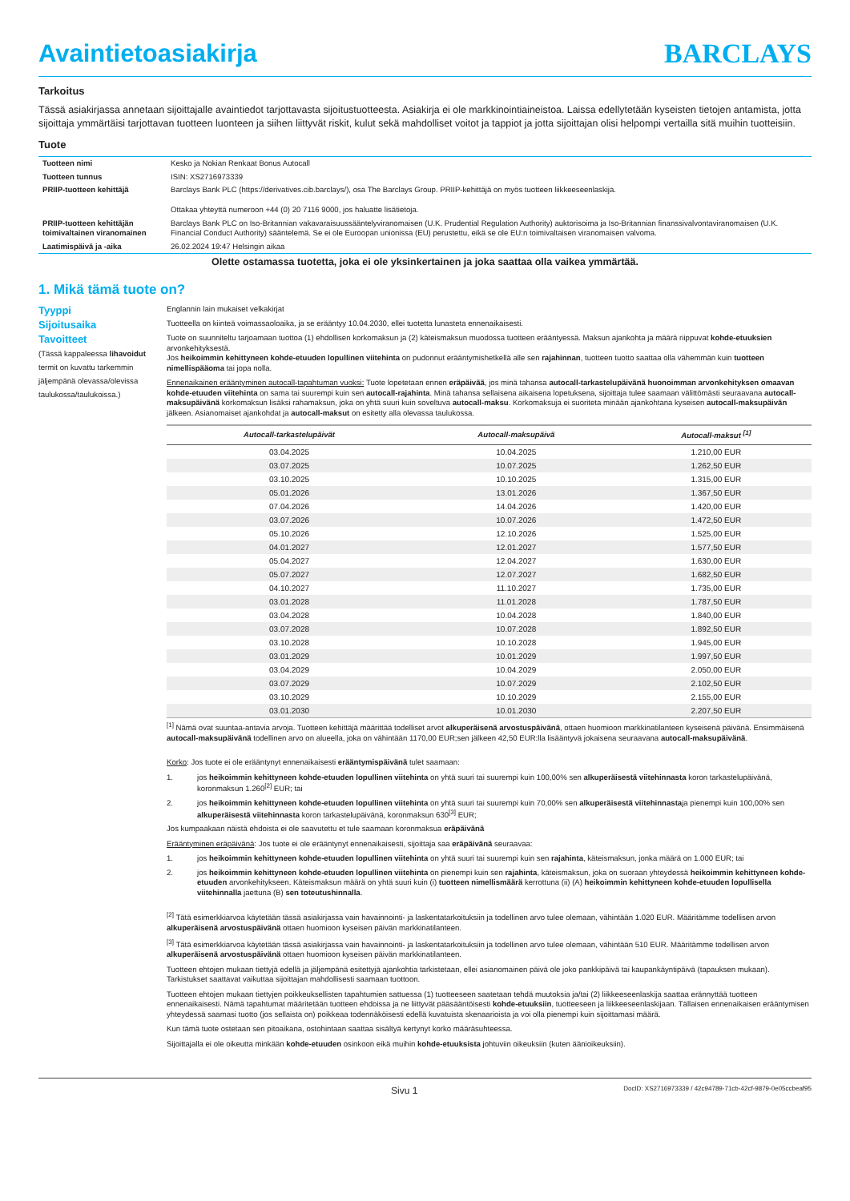Avaintietoasiakirja BARCLAYS
Tarkoitus
Tässä asiakirjassa annetaan sijoittajalle avaintiedot tarjottavasta sijoitustuotteesta. Asiakirja ei ole markkinointiaineistoa. Laissa edellytetään kyseisten tietojen antamista, jotta sijoittaja ymmärtäisi tarjottavan tuotteen luonteen ja siihen liittyvät riskit, kulut sekä mahdolliset voitot ja tappiot ja jotta sijoittajan olisi helpompi vertailla sitä muihin tuotteisiin.
Tuote
| Tuotteen nimi | Kesko ja Nokian Renkaat Bonus Autocall |
| Tuotteen tunnus | ISIN: XS2716973339 |
| PRIIP-tuotteen kehittäjä | Barclays Bank PLC (https://derivatives.cib.barclays/), osa The Barclays Group. PRIIP-kehittäjä on myös tuotteen liikkeeseenlaskija. Ottakaa yhteyttä numeroon +44 (0) 20 7116 9000, jos haluatte lisätietoja. |
| PRIIP-tuotteen kehittäjän toimivaltainen viranomainen | Barclays Bank PLC on Iso-Britannian vakavaraisuussääntelyviranomaisen (U.K. Prudential Regulation Authority) auktorisoima ja Iso-Britannian finanssivalvontaviranomaisen (U.K. Financial Conduct Authority) sääntelemä. Se ei ole Euroopan unionissa (EU) perustettu, eikä se ole EU:n toimivaltaisen viranomaisen valvoma. |
| Laatimispäivä ja -aika | 26.02.2024 19:47 Helsingin aikaa |
Olette ostamassa tuotetta, joka ei ole yksinkertainen ja joka saattaa olla vaikea ymmärtää.
1. Mikä tämä tuote on?
Tyyppi
Englannin lain mukaiset velkakirjat
Sijoitusaika
Tuotteella on kiinteä voimassaoloaika, ja se erääntyy 10.04.2030, ellei tuotetta lunasteta ennenaikaisesti.
Tavoitteet
(Tässä kappaleessa lihavoidut termit on kuvattu tarkemmin jäljempänä olevassa/olevissa taulukossa/taulukoissa.)
Tuote on suunniteltu tarjoamaan tuottoa (1) ehdollisen korkomaksun ja (2) käteismaksun muodossa tuotteen erääntyessä. Maksun ajankohta ja määrä riippuvat kohde-etuuksien arvonkehityksestä.
Jos heikoimmin kehittyneen kohde-etuuden lopullinen viitehinta on pudonnut erääntymishetkellä alle sen rajahinnan, tuotteen tuotto saattaa olla vähemmän kuin tuotteen nimellispääoma tai jopa nolla.
Ennenaikainen erääntyminen autocall-tapahtuman vuoksi: Tuote lopetetaan ennen eräpäivää, jos minä tahansa autocall-tarkastelupäivänä huonoimman arvonkehityksen omaavan kohde-etuuden viitehinta on sama tai suurempi kuin sen autocall-rajahinta. Minä tahansa sellaisena aikaisena lopetuksena, sijoittaja tulee saamaan välittömästi seuraavana autocall-maksupäivänä korkomaksun lisäksi rahamaksun, joka on yhtä suuri kuin soveltuva autocall-maksu. Korkomaksuja ei suoriteta minään ajankohtana kyseisen autocall-maksupäivän jälkeen. Asianomaiset ajankohdat ja autocall-maksut on esitetty alla olevassa taulukossa.
| Autocall-tarkastelupäivät | Autocall-maksupäivä | Autocall-maksut <sup>[1]</sup> |
| --- | --- | --- |
| 03.04.2025 | 10.04.2025 | 1.210,00 EUR |
| 03.07.2025 | 10.07.2025 | 1.262,50 EUR |
| 03.10.2025 | 10.10.2025 | 1.315,00 EUR |
| 05.01.2026 | 13.01.2026 | 1.367,50 EUR |
| 07.04.2026 | 14.04.2026 | 1.420,00 EUR |
| 03.07.2026 | 10.07.2026 | 1.472,50 EUR |
| 05.10.2026 | 12.10.2026 | 1.525,00 EUR |
| 04.01.2027 | 12.01.2027 | 1.577,50 EUR |
| 05.04.2027 | 12.04.2027 | 1.630,00 EUR |
| 05.07.2027 | 12.07.2027 | 1.682,50 EUR |
| 04.10.2027 | 11.10.2027 | 1.735,00 EUR |
| 03.01.2028 | 11.01.2028 | 1.787,50 EUR |
| 03.04.2028 | 10.04.2028 | 1.840,00 EUR |
| 03.07.2028 | 10.07.2028 | 1.892,50 EUR |
| 03.10.2028 | 10.10.2028 | 1.945,00 EUR |
| 03.01.2029 | 10.01.2029 | 1.997,50 EUR |
| 03.04.2029 | 10.04.2029 | 2.050,00 EUR |
| 03.07.2029 | 10.07.2029 | 2.102,50 EUR |
| 03.10.2029 | 10.10.2029 | 2.155,00 EUR |
| 03.01.2030 | 10.01.2030 | 2.207,50 EUR |
<sup>[1]</sup> Nämä ovat suuntaa-antavia arvoja. Tuotteen kehittäjä määrittää todelliset arvot alkuperäisenä arvostuspäivänä, ottaen huomioon markkinatilanteen kyseisenä päivänä. Ensimmäisenä autocall-maksupäivänä todellinen arvo on alueella, joka on vähintään 1170,00 EUR;sen jälkeen 42,50 EUR:lla lisääntyvä jokaisena seuraavana autocall-maksupäivänä.
Korko: Jos tuote ei ole erääntynyt ennenaikaisesti erääntymispäivänä tulet saamaan:
1. jos heikoimmin kehittyneen kohde-etuuden lopullinen viitehinta on yhtä suuri tai suurempi kuin 100,00% sen alkuperäisestä viitehinnasta koron tarkastelupäivänä, koronmaksun 1.260<sup>[2]</sup> EUR; tai
2. jos heikoimmin kehittyneen kohde-etuuden lopullinen viitehinta on yhtä suuri tai suurempi kuin 70,00% sen alkuperäisestä viitehinnastaja pienempi kuin 100,00% sen alkuperäisestä viitehinnasta koron tarkastelupäivänä, koronmaksun 630<sup>[3]</sup> EUR;
Jos kumpaakaan näistä ehdoista ei ole saavutettu et tule saamaan koronmaksua eräpäivänä
Erääntyminen eräpäivänä: Jos tuote ei ole erääntynyt ennenaikaisesti, sijoittaja saa eräpäivänä seuraavaa:
1. jos heikoimmin kehittyneen kohde-etuuden lopullinen viitehinta on yhtä suuri tai suurempi kuin sen rajahinta, käteismaksun, jonka määrä on 1.000 EUR; tai
2. jos heikoimmin kehittyneen kohde-etuuden lopullinen viitehinta on pienempi kuin sen rajahinta, käteismaksun, joka on suoraan yhteydessä heikoimmin kehittyneen kohde-etuuden arvonkehitykseen. Käteismaksun määrä on yhtä suuri kuin (i) tuotteen nimellismäärä kerrottuna (ii) (A) heikoimmin kehittyneen kohde-etuuden lopullisella viitehinnalla jaettuna (B) sen toteutushinnalla.
<sup>[2]</sup> Tätä esimerkkiarvoa käytetään tässä asiakirjassa vain havainnointi- ja laskentatarkoituksiin ja todellinen arvo tulee olemaan, vähintään 1.020 EUR. Määritämme todellisen arvon alkuperäisenä arvostuspäivänä ottaen huomioon kyseisen päivän markkinatilanteen.
<sup>[3]</sup> Tätä esimerkkiarvoa käytetään tässä asiakirjassa vain havainnointi- ja laskentatarkoituksiin ja todellinen arvo tulee olemaan, vähintään 510 EUR. Määritämme todellisen arvon alkuperäisenä arvostuspäivänä ottaen huomioon kyseisen päivän markkinatilanteen.
Tuotteen ehtojen mukaan tiettyjä edellä ja jäljempänä esitettyjä ajankohtia tarkistetaan, ellei asianomainen päivä ole joko pankkipäivä tai kaupankäyntipäivä (tapauksen mukaan). Tarkistukset saattavat vaikuttaa sijoittajan mahdollisesti saamaan tuottoon.
Tuotteen ehtojen mukaan tiettyjen poikkeuksellisten tapahtumien sattuessa (1) tuotteeseen saatetaan tehdä muutoksia ja/tai (2) liikkeeseenlaskija saattaa erännyttää tuotteen ennenaikaisesti. Nämä tapahtumat määritetään tuotteen ehdoissa ja ne liittyvät pääsääntöisesti kohde-etuuksiin, tuotteeseen ja liikkeeseenlaskijaan. Tällaisen ennenaikaisen erääntymisen yhteydessä saamasi tuotto (jos sellaista on) poikkeaa todennäköisesti edellä kuvatuista skenaarioista ja voi olla pienempi kuin sijoittamasi määrä.
Kun tämä tuote ostetaan sen pitoaikana, ostohintaan saattaa sisältyä kertynyt korko määräsuhteessa.
Sijoittajalla ei ole oikeutta minkään kohde-etuuden osinkoon eikä muihin kohde-etuuksista johtuviin oikeuksiin (kuten äänioikeuksiin).
Sivu 1 DocID: XS2716973339 / 42c94789-71cb-42cf-9879-0e05ccbeaf95